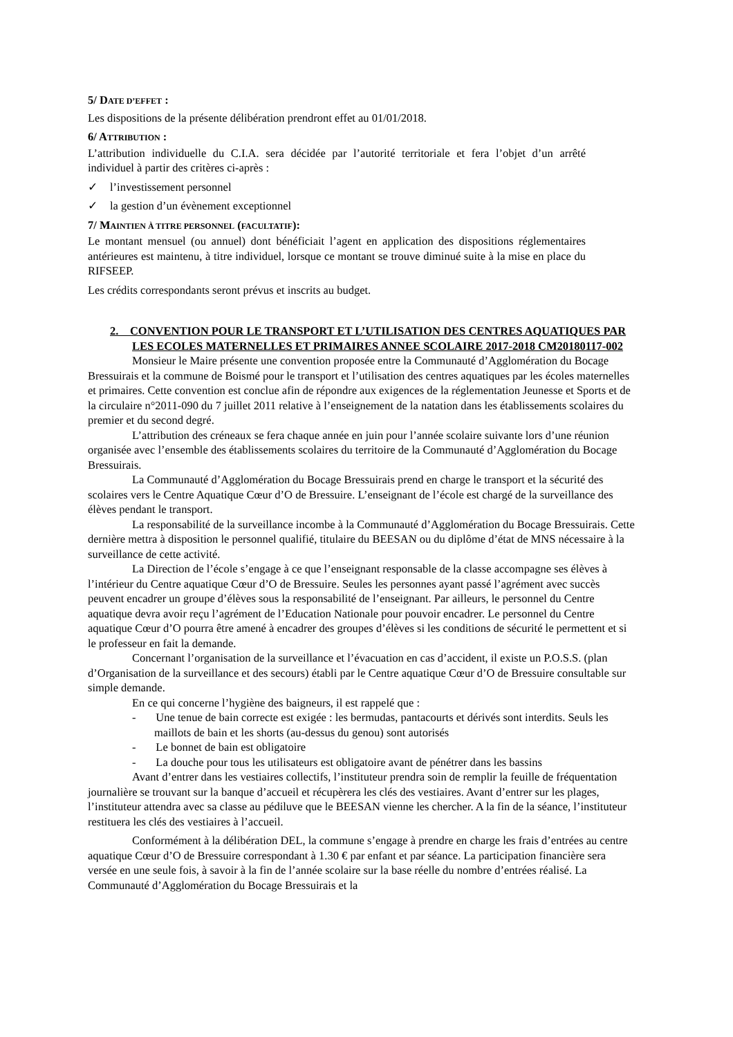5/ DATE D’EFFET :
Les dispositions de la présente délibération prendront effet au 01/01/2018.
6/ ATTRIBUTION :
L’attribution individuelle du C.I.A. sera décidée par l’autorité territoriale et fera l’objet d’un arrêté individuel à partir des critères ci-après :
✓ l’investissement personnel
✓ la gestion d’un évènement exceptionnel
7/ MAINTIEN À TITRE PERSONNEL (FACULTATIF):
Le montant mensuel (ou annuel) dont bénéficiait l’agent en application des dispositions réglementaires antérieures est maintenu, à titre individuel, lorsque ce montant se trouve diminué suite à la mise en place du RIFSEEP.
Les crédits correspondants seront prévus et inscrits au budget.
2. CONVENTION POUR LE TRANSPORT ET L’UTILISATION DES CENTRES AQUATIQUES PAR LES ECOLES MATERNELLES ET PRIMAIRES ANNEE SCOLAIRE 2017-2018 CM20180117-002
Monsieur le Maire présente une convention proposée entre la Communauté d’Agglomération du Bocage Bressuirais et la commune de Boismé pour le transport et l’utilisation des centres aquatiques par les écoles maternelles et primaires. Cette convention est conclue afin de répondre aux exigences de la réglementation Jeunesse et Sports et de la circulaire n°2011-090 du 7 juillet 2011 relative à l’enseignement de la natation dans les établissements scolaires du premier et du second degré.
L’attribution des créneaux se fera chaque année en juin pour l’année scolaire suivante lors d’une réunion organisée avec l’ensemble des établissements scolaires du territoire de la Communauté d’Agglomération du Bocage Bressuirais.
La Communauté d’Agglomération du Bocage Bressuirais prend en charge le transport et la sécurité des scolaires vers le Centre Aquatique Cœur d’O de Bressuire. L’enseignant de l’école est chargé de la surveillance des élèves pendant le transport.
La responsabilité de la surveillance incombe à la Communauté d’Agglomération du Bocage Bressuirais. Cette dernière mettra à disposition le personnel qualifié, titulaire du BEESAN ou du diplôme d’état de MNS nécessaire à la surveillance de cette activité.
La Direction de l’école s’engage à ce que l’enseignant responsable de la classe accompagne ses élèves à l’intérieur du Centre aquatique Cœur d’O de Bressuire. Seules les personnes ayant passé l’agrément avec succès peuvent encadrer un groupe d’élèves sous la responsabilité de l’enseignant. Par ailleurs, le personnel du Centre aquatique devra avoir reçu l’agrément de l’Education Nationale pour pouvoir encadrer. Le personnel du Centre aquatique Cœur d’O pourra être amené à encadrer des groupes d’élèves si les conditions de sécurité le permettent et si le professeur en fait la demande.
Concernant l’organisation de la surveillance et l’évacuation en cas d’accident, il existe un P.O.S.S. (plan d’Organisation de la surveillance et des secours) établi par le Centre aquatique Cœur d’O de Bressuire consultable sur simple demande.
En ce qui concerne l’hygiène des baigneurs, il est rappelé que :
- Une tenue de bain correcte est exigée : les bermudas, pantacourts et dérivés sont interdits. Seuls les maillots de bain et les shorts (au-dessus du genou) sont autorisés
- Le bonnet de bain est obligatoire
- La douche pour tous les utilisateurs est obligatoire avant de pénétrer dans les bassins
Avant d’entrer dans les vestiaires collectifs, l’instituteur prendra soin de remplir la feuille de fréquentation journalière se trouvant sur la banque d’accueil et récupèrera les clés des vestiaires. Avant d’entrer sur les plages, l’instituteur attendra avec sa classe au pédiluve que le BEESAN vienne les chercher. A la fin de la séance, l’instituteur restituera les clés des vestiaires à l’accueil.
Conformément à la délibération DEL, la commune s’engage à prendre en charge les frais d’entrées au centre aquatique Cœur d’O de Bressuire correspondant à 1.30 € par enfant et par séance. La participation financière sera versée en une seule fois, à savoir à la fin de l’année scolaire sur la base réelle du nombre d’entrées réalisé. La Communauté d’Agglomération du Bocage Bressuirais et la